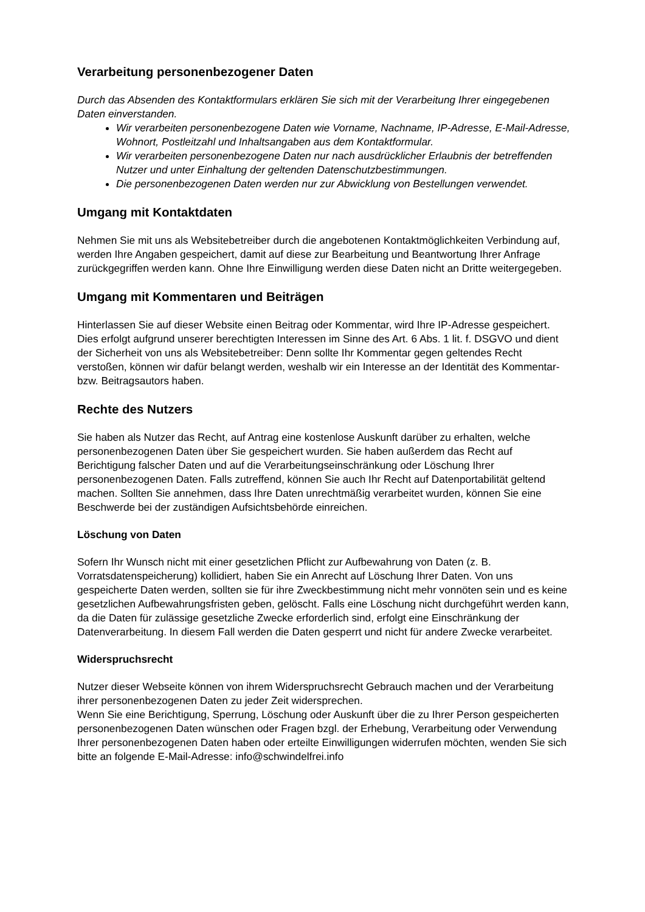Verarbeitung personenbezogener Daten
Durch das Absenden des Kontaktformulars erklären Sie sich mit der Verarbeitung Ihrer eingegebenen Daten einverstanden.
Wir verarbeiten personenbezogene Daten wie Vorname, Nachname, IP-Adresse, E-Mail-Adresse, Wohnort, Postleitzahl und Inhaltsangaben aus dem Kontaktformular.
Wir verarbeiten personenbezogene Daten nur nach ausdrücklicher Erlaubnis der betreffenden Nutzer und unter Einhaltung der geltenden Datenschutzbestimmungen.
Die personenbezogenen Daten werden nur zur Abwicklung von Bestellungen verwendet.
Umgang mit Kontaktdaten
Nehmen Sie mit uns als Websitebetreiber durch die angebotenen Kontaktmöglichkeiten Verbindung auf, werden Ihre Angaben gespeichert, damit auf diese zur Bearbeitung und Beantwortung Ihrer Anfrage zurückgegriffen werden kann. Ohne Ihre Einwilligung werden diese Daten nicht an Dritte weitergegeben.
Umgang mit Kommentaren und Beiträgen
Hinterlassen Sie auf dieser Website einen Beitrag oder Kommentar, wird Ihre IP-Adresse gespeichert. Dies erfolgt aufgrund unserer berechtigten Interessen im Sinne des Art. 6 Abs. 1 lit. f. DSGVO und dient der Sicherheit von uns als Websitebetreiber: Denn sollte Ihr Kommentar gegen geltendes Recht verstoßen, können wir dafür belangt werden, weshalb wir ein Interesse an der Identität des Kommentar- bzw. Beitragsautors haben.
Rechte des Nutzers
Sie haben als Nutzer das Recht, auf Antrag eine kostenlose Auskunft darüber zu erhalten, welche personenbezogenen Daten über Sie gespeichert wurden. Sie haben außerdem das Recht auf Berichtigung falscher Daten und auf die Verarbeitungseinschränkung oder Löschung Ihrer personenbezogenen Daten. Falls zutreffend, können Sie auch Ihr Recht auf Datenportabilität geltend machen. Sollten Sie annehmen, dass Ihre Daten unrechtmäßig verarbeitet wurden, können Sie eine Beschwerde bei der zuständigen Aufsichtsbehörde einreichen.
Löschung von Daten
Sofern Ihr Wunsch nicht mit einer gesetzlichen Pflicht zur Aufbewahrung von Daten (z. B. Vorratsdatenspeicherung) kollidiert, haben Sie ein Anrecht auf Löschung Ihrer Daten. Von uns gespeicherte Daten werden, sollten sie für ihre Zweckbestimmung nicht mehr vonnöten sein und es keine gesetzlichen Aufbewahrungsfristen geben, gelöscht. Falls eine Löschung nicht durchgeführt werden kann, da die Daten für zulässige gesetzliche Zwecke erforderlich sind, erfolgt eine Einschränkung der Datenverarbeitung. In diesem Fall werden die Daten gesperrt und nicht für andere Zwecke verarbeitet.
Widerspruchsrecht
Nutzer dieser Webseite können von ihrem Widerspruchsrecht Gebrauch machen und der Verarbeitung ihrer personenbezogenen Daten zu jeder Zeit widersprechen.
Wenn Sie eine Berichtigung, Sperrung, Löschung oder Auskunft über die zu Ihrer Person gespeicherten personenbezogenen Daten wünschen oder Fragen bzgl. der Erhebung, Verarbeitung oder Verwendung Ihrer personenbezogenen Daten haben oder erteilte Einwilligungen widerrufen möchten, wenden Sie sich bitte an folgende E-Mail-Adresse: info@schwindelfrei.info